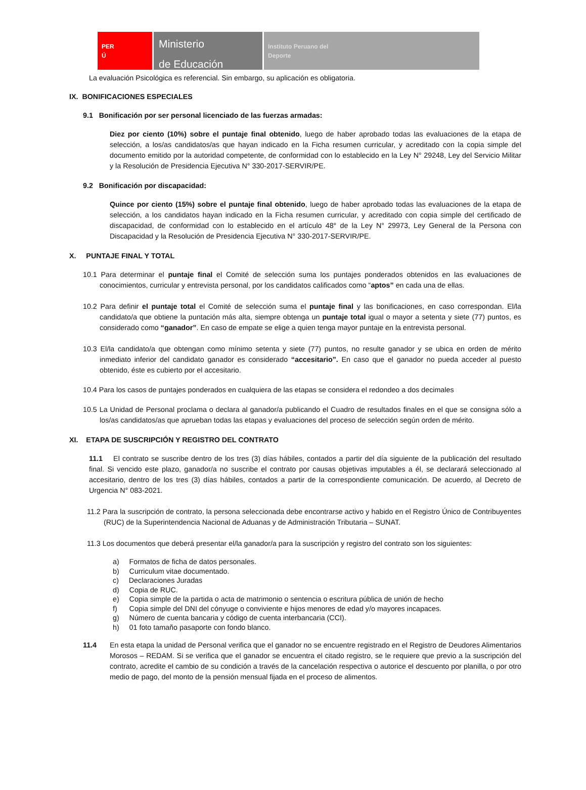PER
Ú
Ministerio
de Educación
Instituto Peruano del
Deporte
La evaluación Psicológica es referencial. Sin embargo, su aplicación es obligatoria.
IX. BONIFICACIONES ESPECIALES
9.1 Bonificación por ser personal licenciado de las fuerzas armadas:
Diez por ciento (10%) sobre el puntaje final obtenido, luego de haber aprobado todas las evaluaciones de la etapa de selección, a los/as candidatos/as que hayan indicado en la Ficha resumen curricular, y acreditado con la copia simple del documento emitido por la autoridad competente, de conformidad con lo establecido en la Ley N° 29248, Ley del Servicio Militar y la Resolución de Presidencia Ejecutiva N° 330-2017-SERVIR/PE.
9.2 Bonificación por discapacidad:
Quince por ciento (15%) sobre el puntaje final obtenido, luego de haber aprobado todas las evaluaciones de la etapa de selección, a los candidatos hayan indicado en la Ficha resumen curricular, y acreditado con copia simple del certificado de discapacidad, de conformidad con lo establecido en el artículo 48° de la Ley N° 29973, Ley General de la Persona con Discapacidad y la Resolución de Presidencia Ejecutiva N° 330-2017-SERVIR/PE.
X. PUNTAJE FINAL Y TOTAL
10.1 Para determinar el puntaje final el Comité de selección suma los puntajes ponderados obtenidos en las evaluaciones de conocimientos, curricular y entrevista personal, por los candidatos calificados como “aptos” en cada una de ellas.
10.2 Para definir el puntaje total el Comité de selección suma el puntaje final y las bonificaciones, en caso correspondan. El/la candidato/a que obtiene la puntación más alta, siempre obtenga un puntaje total igual o mayor a setenta y siete (77) puntos, es considerado como “ganador”. En caso de empate se elige a quien tenga mayor puntaje en la entrevista personal.
10.3 El/la candidato/a que obtengan como mínimo setenta y siete (77) puntos, no resulte ganador y se ubica en orden de mérito inmediato inferior del candidato ganador es considerado “accesitario”. En caso que el ganador no pueda acceder al puesto obtenido, éste es cubierto por el accesitario.
10.4 Para los casos de puntajes ponderados en cualquiera de las etapas se considera el redondeo a dos decimales
10.5 La Unidad de Personal proclama o declara al ganador/a publicando el Cuadro de resultados finales en el que se consigna sólo a los/as candidatos/as que aprueban todas las etapas y evaluaciones del proceso de selección según orden de mérito.
XI. ETAPA DE SUSCRIPCIÓN Y REGISTRO DEL CONTRATO
11.1 El contrato se suscribe dentro de los tres (3) días hábiles, contados a partir del día siguiente de la publicación del resultado final. Si vencido este plazo, ganador/a no suscribe el contrato por causas objetivas imputables a él, se declarará seleccionado al accesitario, dentro de los tres (3) días hábiles, contados a partir de la correspondiente comunicación. De acuerdo, al Decreto de Urgencia N° 083-2021.
11.2 Para la suscripción de contrato, la persona seleccionada debe encontrarse activo y habido en el Registro Único de Contribuyentes (RUC) de la Superintendencia Nacional de Aduanas y de Administración Tributaria – SUNAT.
11.3 Los documentos que deberá presentar el/la ganador/a para la suscripción y registro del contrato son los siguientes:
a) Formatos de ficha de datos personales.
b) Curriculum vitae documentado.
c) Declaraciones Juradas
d) Copia de RUC.
e) Copia simple de la partida o acta de matrimonio o sentencia o escritura pública de unión de hecho
f) Copia simple del DNI del cónyuge o conviviente e hijos menores de edad y/o mayores incapaces.
g) Número de cuenta bancaria y código de cuenta interbancaria (CCI).
h) 01 foto tamaño pasaporte con fondo blanco.
11.4 En esta etapa la unidad de Personal verifica que el ganador no se encuentre registrado en el Registro de Deudores Alimentarios Morosos – REDAM. Si se verifica que el ganador se encuentra el citado registro, se le requiere que previo a la suscripción del contrato, acredite el cambio de su condición a través de la cancelación respectiva o autorice el descuento por planilla, o por otro medio de pago, del monto de la pensión mensual fijada en el proceso de alimentos.